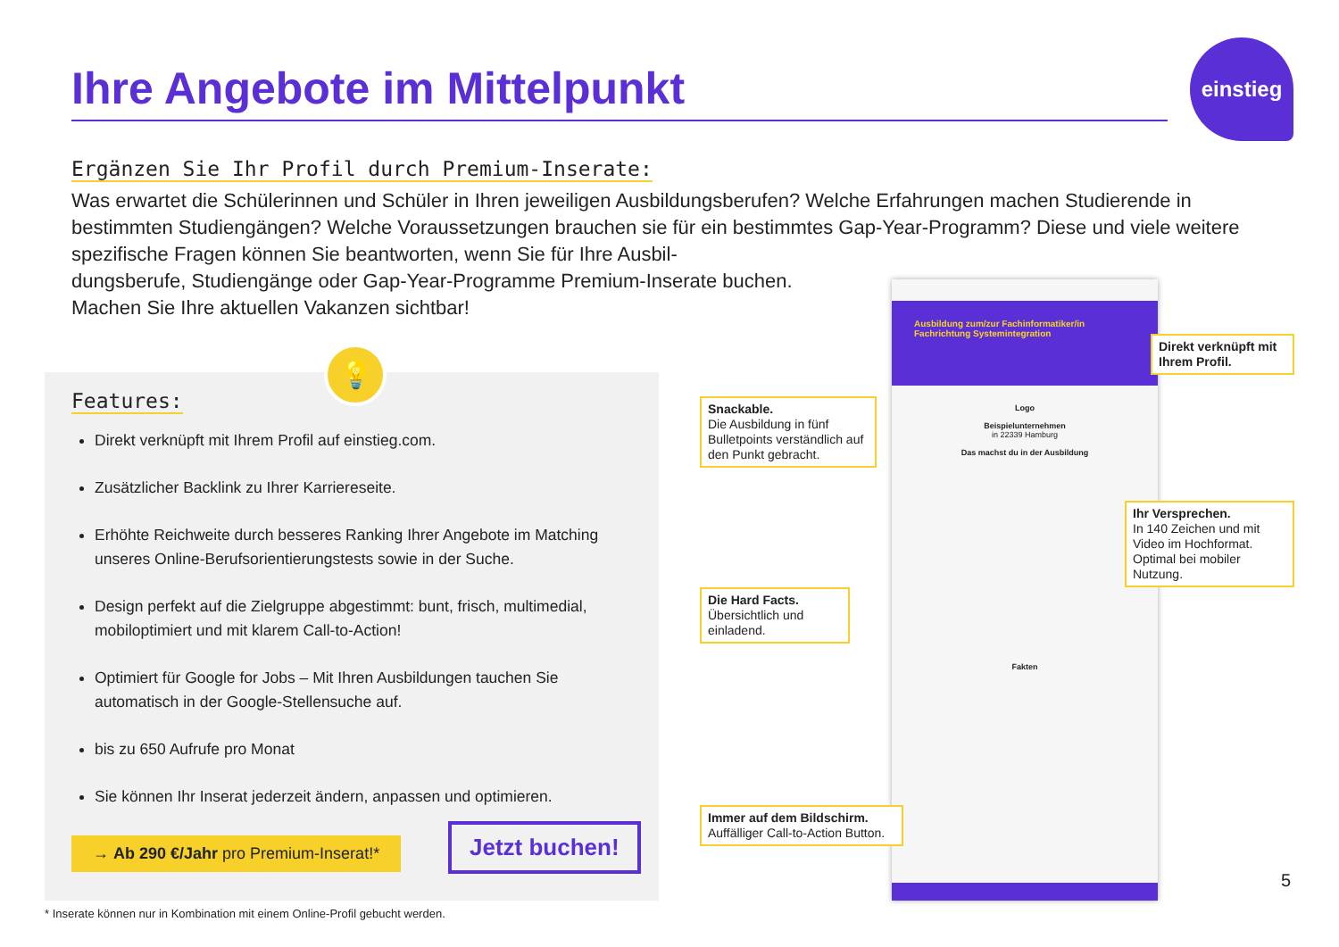Ihre Angebote im Mittelpunkt
einstieg
Ergänzen Sie Ihr Profil durch Premium-Inserate:
Was erwartet die Schülerinnen und Schüler in Ihren jeweiligen Ausbildungsberufen? Welche Erfahrungen machen Studierende in bestimmten Studiengängen? Welche Voraussetzungen brauchen sie für ein bestimmtes Gap-Year-Programm? Diese und viele weitere spezifische Fragen können Sie beantworten, wenn Sie für Ihre Ausbil-
dungsberufe, Studiengänge oder Gap-Year-Programme Premium-Inserate buchen.
Machen Sie Ihre aktuellen Vakanzen sichtbar!
💡
Features:
Direkt verknüpft mit Ihrem Profil auf einstieg.com.
Zusätzlicher Backlink zu Ihrer Karriereseite.
Erhöhte Reichweite durch besseres Ranking Ihrer Angebote im Matching unseres Online-Berufsorientierungstests sowie in der Suche.
Design perfekt auf die Zielgruppe abgestimmt: bunt, frisch, multimedial, mobiloptimiert und mit klarem Call-to-Action!
Optimiert für Google for Jobs – Mit Ihren Ausbildungen tauchen Sie automatisch in der Google-Stellensuche auf.
bis zu 650 Aufrufe pro Monat
Sie können Ihr Inserat jederzeit ändern, anpassen und optimieren.
→ Ab 290 €/Jahr pro Premium-Inserat!*
Jetzt buchen!
* Inserate können nur in Kombination mit einem Online-Profil gebucht werden.
Ausbildung zum/zur Fachinformatiker/in Fachrichtung Systemintegration
Logo
Beispielunternehmen
in 22339 Hamburg
Das machst du in der Ausbildung
Fakten
Direkt verknüpft mit Ihrem Profil.
Snackable.
Die Ausbildung in fünf Bulletpoints verständlich auf den Punkt gebracht.
Ihr Versprechen.
In 140 Zeichen und mit Video im Hochformat. Optimal bei mobiler Nutzung.
Die Hard Facts.
Übersichtlich und einladend.
Immer auf dem Bildschirm.
Auffälliger Call-to-Action Button.
5